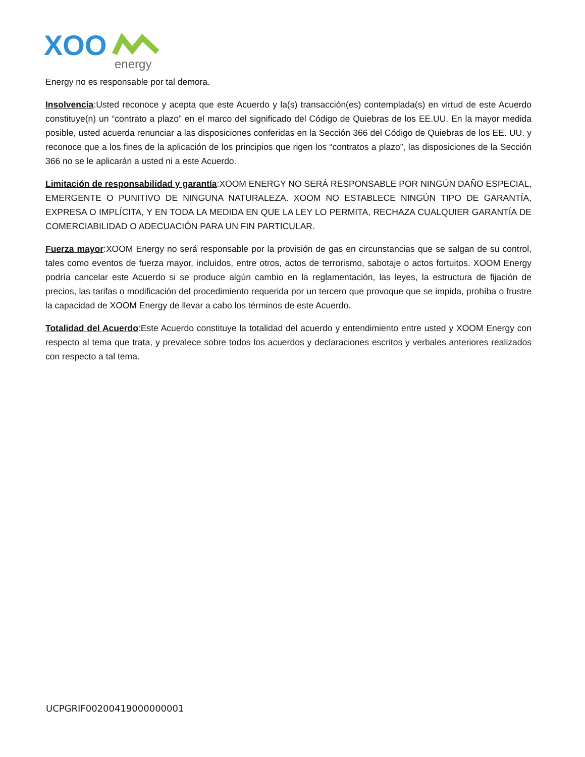XOO
energy
Energy no es responsable por tal demora.
Insolvencia:Usted reconoce y acepta que este Acuerdo y la(s) transacción(es) contemplada(s) en virtud de este Acuerdo constituye(n) un “contrato a plazo” en el marco del significado del Código de Quiebras de los EE.UU. En la mayor medida posible, usted acuerda renunciar a las disposiciones conferidas en la Sección 366 del Código de Quiebras de los EE. UU. y reconoce que a los fines de la aplicación de los principios que rigen los “contratos a plazo”, las disposiciones de la Sección 366 no se le aplicarán a usted ni a este Acuerdo.
Limitación de responsabilidad y garantía:XOOM ENERGY NO SERÁ RESPONSABLE POR NINGÚN DAÑO ESPECIAL, EMERGENTE O PUNITIVO DE NINGUNA NATURALEZA. XOOM NO ESTABLECE NINGÚN TIPO DE GARANTÍA, EXPRESA O IMPLÍCITA, Y EN TODA LA MEDIDA EN QUE LA LEY LO PERMITA, RECHAZA CUALQUIER GARANTÍA DE COMERCIABILIDAD O ADECUACIÓN PARA UN FIN PARTICULAR.
Fuerza mayor:XOOM Energy no será responsable por la provisión de gas en circunstancias que se salgan de su control, tales como eventos de fuerza mayor, incluidos, entre otros, actos de terrorismo, sabotaje o actos fortuitos. XOOM Energy podría cancelar este Acuerdo si se produce algún cambio en la reglamentación, las leyes, la estructura de fijación de precios, las tarifas o modificación del procedimiento requerida por un tercero que provoque que se impida, prohíba o frustre la capacidad de XOOM Energy de llevar a cabo los términos de este Acuerdo.
Totalidad del Acuerdo:Este Acuerdo constituye la totalidad del acuerdo y entendimiento entre usted y XOOM Energy con respecto al tema que trata, y prevalece sobre todos los acuerdos y declaraciones escritos y verbales anteriores realizados con respecto a tal tema.
UCPGRIF00200419000000001